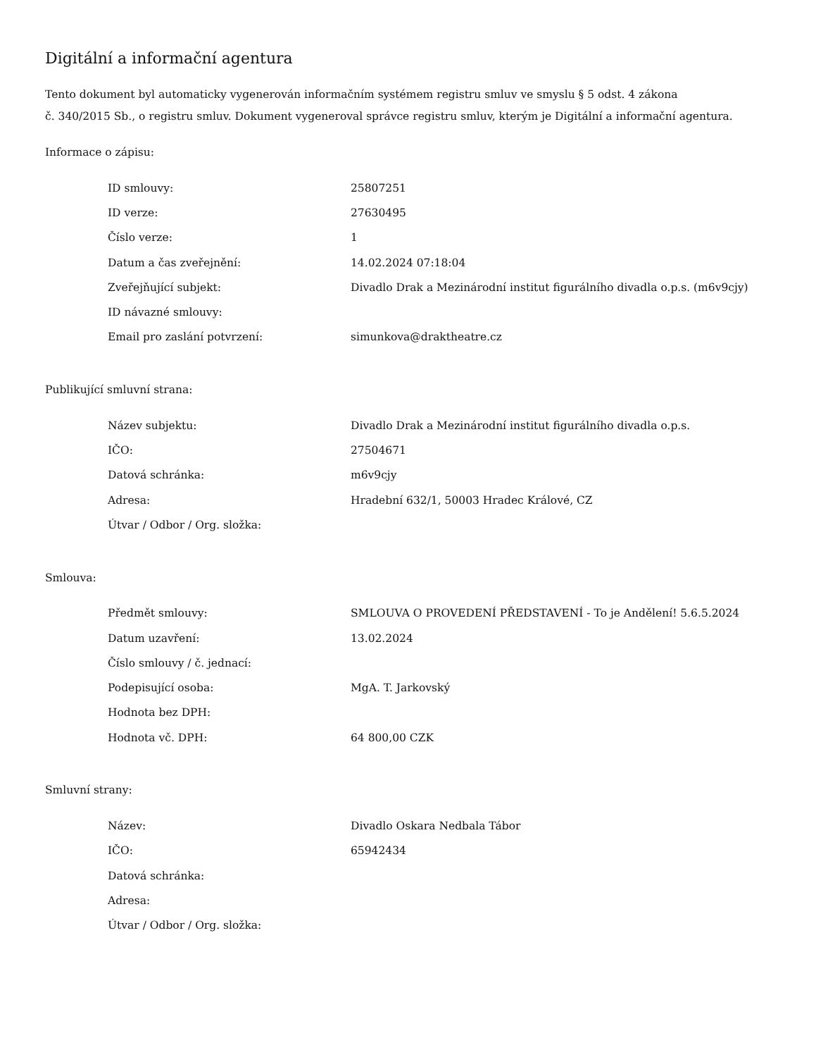Digitální a informační agentura
Tento dokument byl automaticky vygenerován informačním systémem registru smluv ve smyslu § 5 odst. 4 zákona
č. 340/2015 Sb., o registru smluv. Dokument vygeneroval správce registru smluv, kterým je Digitální a informační agentura.
Informace o zápisu:
| ID smlouvy: | 25807251 |
| ID verze: | 27630495 |
| Číslo verze: | 1 |
| Datum a čas zveřejnění: | 14.02.2024 07:18:04 |
| Zveřejňující subjekt: | Divadlo Drak a Mezinárodní institut figurálního divadla o.p.s. (m6v9cjy) |
| ID návazné smlouvy: | |
| Email pro zaslání potvrzení: | simunkova@draktheatre.cz |
Publikující smluvní strana:
| Název subjektu: | Divadlo Drak a Mezinárodní institut figurálního divadla o.p.s. |
| IČO: | 27504671 |
| Datová schránka: | m6v9cjy |
| Adresa: | Hradební 632/1, 50003 Hradec Králové, CZ |
| Útvar / Odbor / Org. složka: | |
Smlouva:
| Předmět smlouvy: | SMLOUVA O PROVEDENÍ PŘEDSTAVENÍ - To je Andělení! 5.6.5.2024 |
| Datum uzavření: | 13.02.2024 |
| Číslo smlouvy / č. jednací: | |
| Podepisující osoba: | MgA. T. Jarkovský |
| Hodnota bez DPH: | |
| Hodnota vč. DPH: | 64 800,00 CZK |
Smluvní strany:
| Název: | Divadlo Oskara Nedbala Tábor |
| IČO: | 65942434 |
| Datová schránka: | |
| Adresa: | |
| Útvar / Odbor / Org. složka: | |